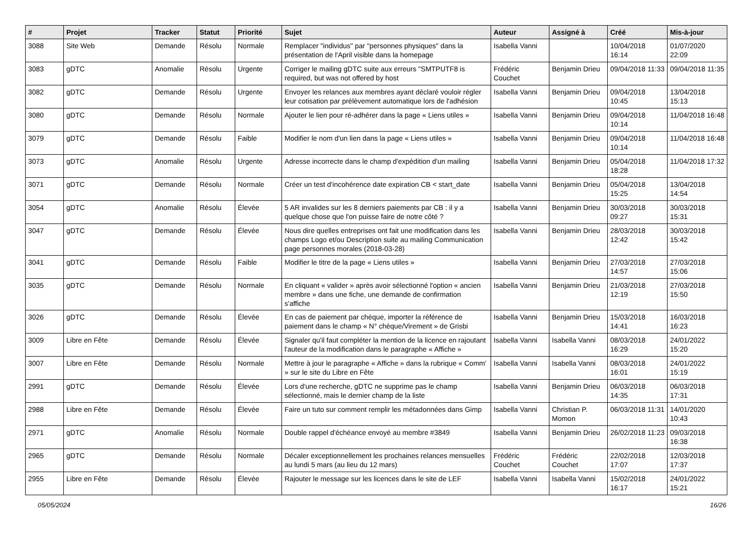| # | Projet | Tracker | Statut | Priorité | Sujet | Auteur | Assigné à | Créé | Mis-à-jour |
| --- | --- | --- | --- | --- | --- | --- | --- | --- | --- |
| 3088 | Site Web | Demande | Résolu | Normale | Remplacer "individus" par "personnes physiques" dans la présentation de l'April visible dans la homepage | Isabella Vanni | | 10/04/2018 16:14 | 01/07/2020 22:09 |
| 3083 | gDTC | Anomalie | Résolu | Urgente | Corriger le mailing gDTC suite aux erreurs "SMTPUTF8 is required, but was not offered by host | Frédéric Couchet | Benjamin Drieu | 09/04/2018 11:33 | 09/04/2018 11:35 |
| 3082 | gDTC | Demande | Résolu | Urgente | Envoyer les relances aux membres ayant déclaré vouloir régler leur cotisation par prélèvement automatique lors de l'adhésion | Isabella Vanni | Benjamin Drieu | 09/04/2018 10:45 | 13/04/2018 15:13 |
| 3080 | gDTC | Demande | Résolu | Normale | Ajouter le lien pour ré-adhérer dans la page « Liens utiles » | Isabella Vanni | Benjamin Drieu | 09/04/2018 10:14 | 11/04/2018 16:48 |
| 3079 | gDTC | Demande | Résolu | Faible | Modifier le nom d'un lien dans la page « Liens utiles » | Isabella Vanni | Benjamin Drieu | 09/04/2018 10:14 | 11/04/2018 16:48 |
| 3073 | gDTC | Anomalie | Résolu | Urgente | Adresse incorrecte dans le champ d'expédition d'un mailing | Isabella Vanni | Benjamin Drieu | 05/04/2018 18:28 | 11/04/2018 17:32 |
| 3071 | gDTC | Demande | Résolu | Normale | Créer un test d'incohérence date expiration CB < start_date | Isabella Vanni | Benjamin Drieu | 05/04/2018 15:25 | 13/04/2018 14:54 |
| 3054 | gDTC | Anomalie | Résolu | Élevée | 5 AR invalides sur les 8 derniers paiements par CB : il y a quelque chose que l'on puisse faire de notre côté ? | Isabella Vanni | Benjamin Drieu | 30/03/2018 09:27 | 30/03/2018 15:31 |
| 3047 | gDTC | Demande | Résolu | Élevée | Nous dire quelles entreprises ont fait une modification dans les champs Logo et/ou Description suite au mailing Communication page personnes morales (2018-03-28) | Isabella Vanni | Benjamin Drieu | 28/03/2018 12:42 | 30/03/2018 15:42 |
| 3041 | gDTC | Demande | Résolu | Faible | Modifier le titre de la page « Liens utiles » | Isabella Vanni | Benjamin Drieu | 27/03/2018 14:57 | 27/03/2018 15:06 |
| 3035 | gDTC | Demande | Résolu | Normale | En cliquant « valider » après avoir sélectionné l'option « ancien membre » dans une fiche, une demande de confirmation s'affiche | Isabella Vanni | Benjamin Drieu | 21/03/2018 12:19 | 27/03/2018 15:50 |
| 3026 | gDTC | Demande | Résolu | Élevée | En cas de paiement par chèque, importer la référence de paiement dans le champ « N° chèque/Virement » de Grisbi | Isabella Vanni | Benjamin Drieu | 15/03/2018 14:41 | 16/03/2018 16:23 |
| 3009 | Libre en Fête | Demande | Résolu | Élevée | Signaler qu'il faut compléter la mention de la licence en rajoutant l'auteur de la modification dans le paragraphe « Affiche » | Isabella Vanni | Isabella Vanni | 08/03/2018 16:29 | 24/01/2022 15:20 |
| 3007 | Libre en Fête | Demande | Résolu | Normale | Mettre à jour le paragraphe « Affiche » dans la rubrique « Comm' » sur le site du Libre en Fête | Isabella Vanni | Isabella Vanni | 08/03/2018 16:01 | 24/01/2022 15:19 |
| 2991 | gDTC | Demande | Résolu | Élevée | Lors d'une recherche, gDTC ne supprime pas le champ sélectionné, mais le dernier champ de la liste | Isabella Vanni | Benjamin Drieu | 06/03/2018 14:35 | 06/03/2018 17:31 |
| 2988 | Libre en Fête | Demande | Résolu | Élevée | Faire un tuto sur comment remplir les métadonnées dans Gimp | Isabella Vanni | Christian P. Momon | 06/03/2018 11:31 | 14/01/2020 10:43 |
| 2971 | gDTC | Anomalie | Résolu | Normale | Double rappel d'échéance envoyé au membre #3849 | Isabella Vanni | Benjamin Drieu | 26/02/2018 11:23 | 09/03/2018 16:38 |
| 2965 | gDTC | Demande | Résolu | Normale | Décaler exceptionnellement les prochaines relances mensuelles au lundi 5 mars (au lieu du 12 mars) | Frédéric Couchet | Frédéric Couchet | 22/02/2018 17:07 | 12/03/2018 17:37 |
| 2955 | Libre en Fête | Demande | Résolu | Élevée | Rajouter le message sur les licences dans le site de LEF | Isabella Vanni | Isabella Vanni | 15/02/2018 16:17 | 24/01/2022 15:21 |
05/05/2024 16/26